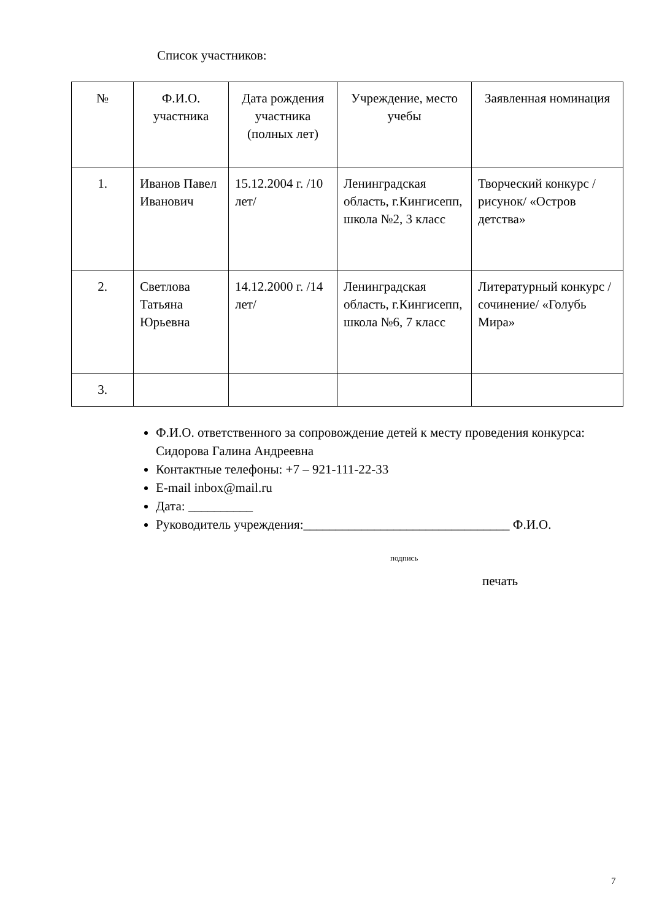Список участников:
| № | Ф.И.О. участника | Дата рождения участника (полных лет) | Учреждение, место учебы | Заявленная номинация |
| --- | --- | --- | --- | --- |
| 1. | Иванов Павел Иванович | 15.12.2004 г. /10 лет/ | Ленинградская область, г.Кингисепп, школа №2, 3 класс | Творческий конкурс /рисунок/ «Остров детства» |
| 2. | Светлова Татьяна Юрьевна | 14.12.2000 г. /14 лет/ | Ленинградская область, г.Кингисепп, школа №6, 7 класс | Литературный конкурс /сочинение/ «Голубь Мира» |
| 3. | | | | |
Ф.И.О. ответственного за сопровождение детей к месту проведения конкурса: Сидорова Галина Андреевна
Контактные телефоны: +7 – 921-111-22-33
E-mail inbox@mail.ru
Дата: __________
Руководитель учреждения:________________________________ Ф.И.О.
подпись
печать
7